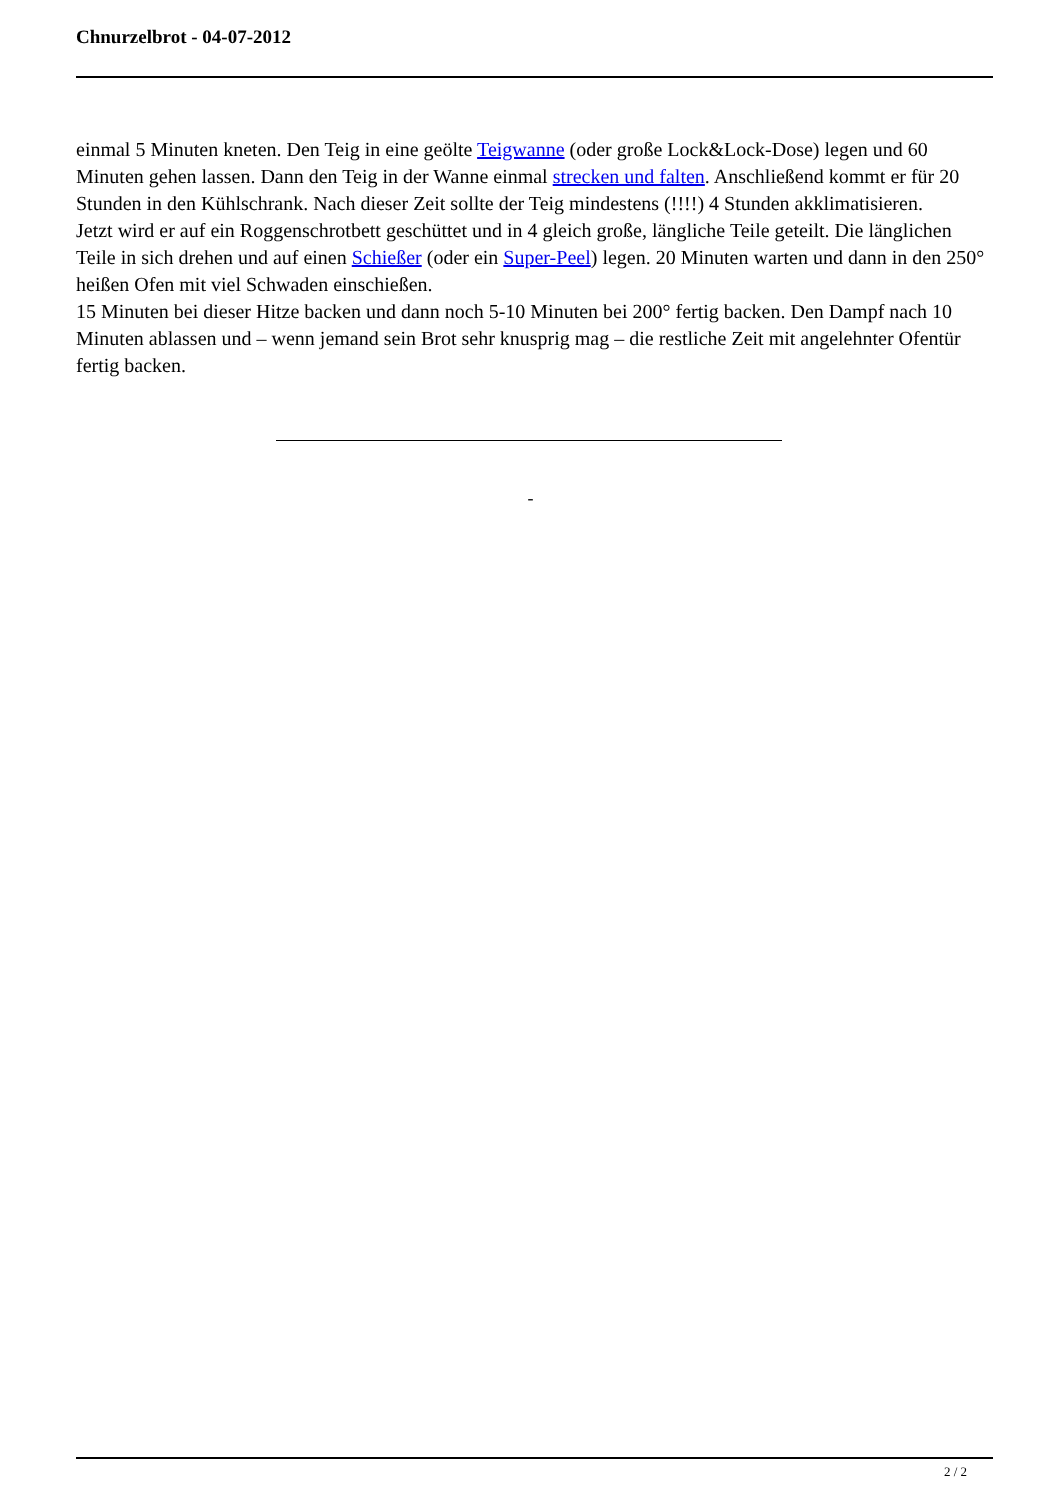Chnurzelbrot - 04-07-2012
einmal 5 Minuten kneten. Den Teig in eine geölte Teigwanne (oder große Lock&Lock-Dose) legen und 60 Minuten gehen lassen. Dann den Teig in der Wanne einmal strecken und falten. Anschließend kommt er für 20 Stunden in den Kühlschrank. Nach dieser Zeit sollte der Teig mindestens (!!!!) 4 Stunden akklimatisieren.
Jetzt wird er auf ein Roggenschrotbett geschüttet und in 4 gleich große, längliche Teile geteilt. Die länglichen Teile in sich drehen und auf einen Schießer (oder ein Super-Peel) legen. 20 Minuten warten und dann in den 250° heißen Ofen mit viel Schwaden einschießen.
15 Minuten bei dieser Hitze backen und dann noch 5-10 Minuten bei 200° fertig backen. Den Dampf nach 10 Minuten ablassen und – wenn jemand sein Brot sehr knusprig mag – die restliche Zeit mit angelehnter Ofentür fertig backen.
-
2 / 2